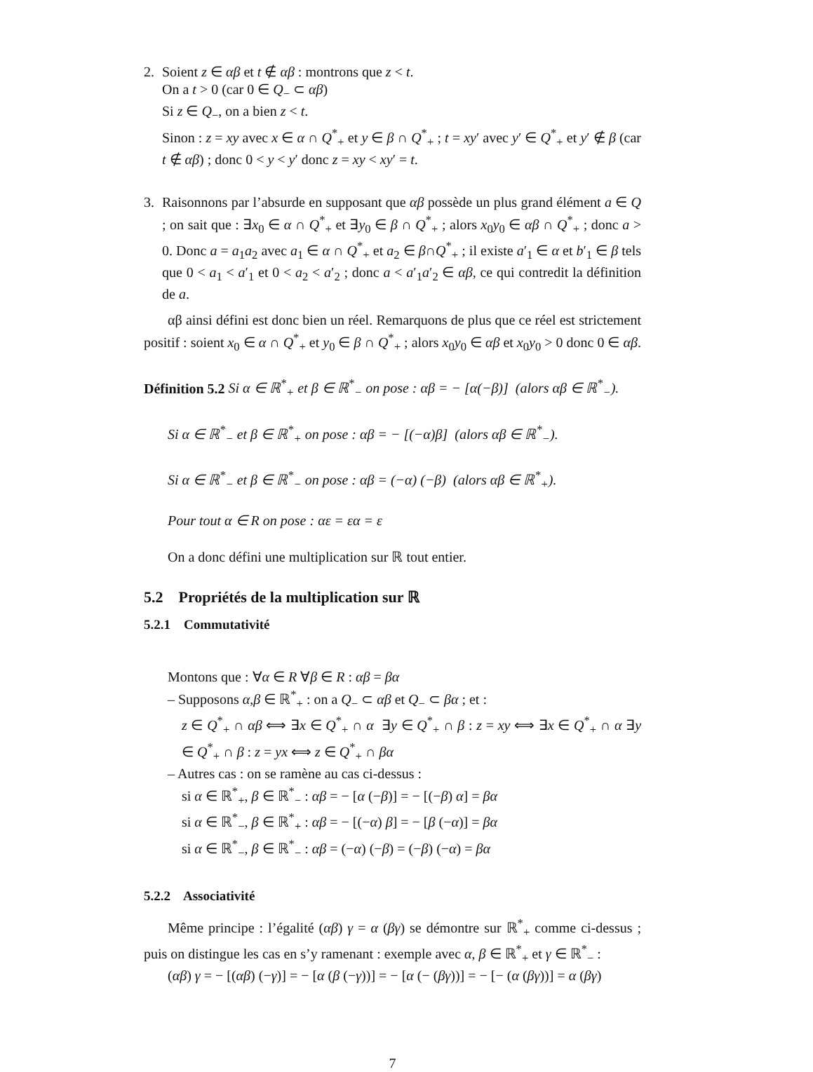2. Soient z ∈ αβ et t ∉ αβ : montrons que z < t.
On a t > 0 (car 0 ∈ Q<sub>−</sub> ⊂ αβ)
Si z ∈ Q<sub>−</sub>, on a bien z < t.
Sinon : z = xy avec x ∈ α ∩ Q<sup>*</sup><sub>+</sub> et y ∈ β ∩ Q<sup>*</sup><sub>+</sub> ; t = xy′ avec y′ ∈ Q<sup>*</sup><sub>+</sub> et y′ ∉ β (car t ∉ αβ) ; donc 0 < y < y′ donc z = xy < xy′ = t.
3. Raisonnons par l’absurde en supposant que αβ possède un plus grand élément a ∈ Q ; on sait que : ∃x<sub>0</sub> ∈ α ∩ Q<sup>*</sup><sub>+</sub> et ∃y<sub>0</sub> ∈ β ∩ Q<sup>*</sup><sub>+</sub> ; alors x<sub>0</sub>y<sub>0</sub> ∈ αβ ∩ Q<sup>*</sup><sub>+</sub> ; donc a > 0. Donc a = a<sub>1</sub>a<sub>2</sub> avec a<sub>1</sub> ∈ α ∩ Q<sup>*</sup><sub>+</sub> et a<sub>2</sub> ∈ β∩Q<sup>*</sup><sub>+</sub> ; il existe a′<sub>1</sub> ∈ α et b′<sub>1</sub> ∈ β tels que 0 < a<sub>1</sub> < a′<sub>1</sub> et 0 < a<sub>2</sub> < a′<sub>2</sub> ; donc a < a′<sub>1</sub>a′<sub>2</sub> ∈ αβ, ce qui contredit la définition de a.
αβ ainsi défini est donc bien un réel. Remarquons de plus que ce réel est strictement positif : soient x<sub>0</sub> ∈ α ∩ Q<sup>*</sup><sub>+</sub> et y<sub>0</sub> ∈ β ∩ Q<sup>*</sup><sub>+</sub> ; alors x<sub>0</sub>y<sub>0</sub> ∈ αβ et x<sub>0</sub>y<sub>0</sub> > 0 donc 0 ∈ αβ.
Définition 5.2 Si α ∈ ℝ<sup>*</sup><sub>+</sub> et β ∈ ℝ<sup>*</sup><sub>−</sub> on pose : αβ = − [α(−β)] (alors αβ ∈ ℝ<sup>*</sup><sub>−</sub>).
Si α ∈ ℝ<sup>*</sup><sub>−</sub> et β ∈ ℝ<sup>*</sup><sub>+</sub> on pose : αβ = − [(−α)β] (alors αβ ∈ ℝ<sup>*</sup><sub>−</sub>).
Si α ∈ ℝ<sup>*</sup><sub>−</sub> et β ∈ ℝ<sup>*</sup><sub>−</sub> on pose : αβ = (−α) (−β) (alors αβ ∈ ℝ<sup>*</sup><sub>+</sub>).
Pour tout α ∈ R on pose : αε = εα = ε
On a donc défini une multiplication sur ℝ tout entier.
5.2 Propriétés de la multiplication sur ℝ
5.2.1 Commutativité
Montons que : ∀α ∈ R ∀β ∈ R : αβ = βα
– Supposons α,β ∈ ℝ<sup>*</sup><sub>+</sub> : on a Q<sub>−</sub> ⊂ αβ et Q<sub>−</sub> ⊂ βα ; et :
z ∈ Q<sup>*</sup><sub>+</sub> ∩ αβ ⟺ ∃x ∈ Q<sup>*</sup><sub>+</sub> ∩ α ∃y ∈ Q<sup>*</sup><sub>+</sub> ∩ β : z = xy ⟺ ∃x ∈ Q<sup>*</sup><sub>+</sub> ∩ α ∃y ∈ Q<sup>*</sup><sub>+</sub> ∩ β : z = yx ⟺ z ∈ Q<sup>*</sup><sub>+</sub> ∩ βα
– Autres cas : on se ramène au cas ci-dessus :
si α ∈ ℝ<sup>*</sup><sub>+</sub>, β ∈ ℝ<sup>*</sup><sub>−</sub> : αβ = − [α (−β)] = − [(−β) α] = βα
si α ∈ ℝ<sup>*</sup><sub>−</sub>, β ∈ ℝ<sup>*</sup><sub>+</sub> : αβ = − [(−α) β] = − [β (−α)] = βα
si α ∈ ℝ<sup>*</sup><sub>−</sub>, β ∈ ℝ<sup>*</sup><sub>−</sub> : αβ = (−α) (−β) = (−β) (−α) = βα
5.2.2 Associativité
Même principe : l’égalité (αβ) γ = α (βγ) se démontre sur ℝ<sup>*</sup><sub>+</sub> comme ci-dessus ; puis on distingue les cas en s’y ramenant : exemple avec α, β ∈ ℝ<sup>*</sup><sub>+</sub> et γ ∈ ℝ<sup>*</sup><sub>−</sub> :
(αβ) γ = − [(αβ) (−γ)] = − [α (β (−γ))] = − [α (− (βγ))] = − [− (α (βγ))] = α (βγ)
7